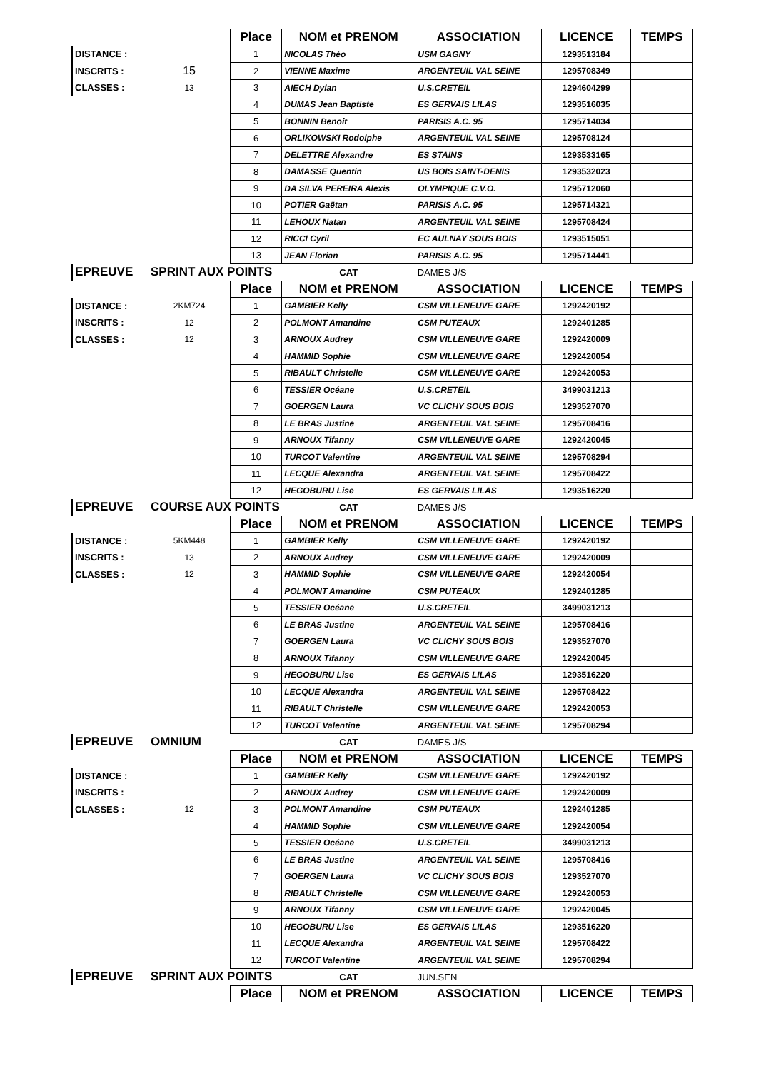| | | Place | NOM et PRENOM | ASSOCIATION | LICENCE | TEMPS |
| DISTANCE : | | 1 | NICOLAS Théo | USM GAGNY | 1293513184 | |
| INSCRITS : | 15 | 2 | VIENNE Maxime | ARGENTEUIL VAL SEINE | 1295708349 | |
| CLASSES : | 13 | 3 | AIECH Dylan | U.S.CRETEIL | 1294604299 | |
| | | 4 | DUMAS Jean Baptiste | ES GERVAIS LILAS | 1293516035 | |
| | | 5 | BONNIN Benoît | PARISIS A.C. 95 | 1295714034 | |
| | | 6 | ORLIKOWSKI Rodolphe | ARGENTEUIL VAL SEINE | 1295708124 | |
| | | 7 | DELETTRE Alexandre | ES STAINS | 1293533165 | |
| | | 8 | DAMASSE Quentin | US BOIS SAINT-DENIS | 1293532023 | |
| | | 9 | DA SILVA PEREIRA Alexis | OLYMPIQUE C.V.O. | 1295712060 | |
| | | 10 | POTIER Gaëtan | PARISIS A.C. 95 | 1295714321 | |
| | | 11 | LEHOUX Natan | ARGENTEUIL VAL SEINE | 1295708424 | |
| | | 12 | RICCI Cyril | EC AULNAY SOUS BOIS | 1293515051 | |
| | | 13 | JEAN Florian | PARISIS A.C. 95 | 1295714441 | |
| EPREUVE | SPRINT AUX POINTS | | CAT | DAMES J/S | | |
| | | Place | NOM et PRENOM | ASSOCIATION | LICENCE | TEMPS |
| DISTANCE : | 2KM724 | 1 | GAMBIER Kelly | CSM VILLENEUVE GARE | 1292420192 | |
| INSCRITS : | 12 | 2 | POLMONT Amandine | CSM PUTEAUX | 1292401285 | |
| CLASSES : | 12 | 3 | ARNOUX Audrey | CSM VILLENEUVE GARE | 1292420009 | |
| | | 4 | HAMMID Sophie | CSM VILLENEUVE GARE | 1292420054 | |
| | | 5 | RIBAULT Christelle | CSM VILLENEUVE GARE | 1292420053 | |
| | | 6 | TESSIER Océane | U.S.CRETEIL | 3499031213 | |
| | | 7 | GOERGEN Laura | VC CLICHY SOUS BOIS | 1293527070 | |
| | | 8 | LE BRAS Justine | ARGENTEUIL VAL SEINE | 1295708416 | |
| | | 9 | ARNOUX Tifanny | CSM VILLENEUVE GARE | 1292420045 | |
| | | 10 | TURCOT Valentine | ARGENTEUIL VAL SEINE | 1295708294 | |
| | | 11 | LECQUE Alexandra | ARGENTEUIL VAL SEINE | 1295708422 | |
| | | 12 | HEGOBURU Lise | ES GERVAIS LILAS | 1293516220 | |
| EPREUVE | COURSE AUX POINTS | | CAT | DAMES J/S | | |
| | | Place | NOM et PRENOM | ASSOCIATION | LICENCE | TEMPS |
| DISTANCE : | 5KM448 | 1 | GAMBIER Kelly | CSM VILLENEUVE GARE | 1292420192 | |
| INSCRITS : | 13 | 2 | ARNOUX Audrey | CSM VILLENEUVE GARE | 1292420009 | |
| CLASSES : | 12 | 3 | HAMMID Sophie | CSM VILLENEUVE GARE | 1292420054 | |
| | | 4 | POLMONT Amandine | CSM PUTEAUX | 1292401285 | |
| | | 5 | TESSIER Océane | U.S.CRETEIL | 3499031213 | |
| | | 6 | LE BRAS Justine | ARGENTEUIL VAL SEINE | 1295708416 | |
| | | 7 | GOERGEN Laura | VC CLICHY SOUS BOIS | 1293527070 | |
| | | 8 | ARNOUX Tifanny | CSM VILLENEUVE GARE | 1292420045 | |
| | | 9 | HEGOBURU Lise | ES GERVAIS LILAS | 1293516220 | |
| | | 10 | LECQUE Alexandra | ARGENTEUIL VAL SEINE | 1295708422 | |
| | | 11 | RIBAULT Christelle | CSM VILLENEUVE GARE | 1292420053 | |
| | | 12 | TURCOT Valentine | ARGENTEUIL VAL SEINE | 1295708294 | |
| EPREUVE | OMNIUM | | CAT | DAMES J/S | | |
| | | Place | NOM et PRENOM | ASSOCIATION | LICENCE | TEMPS |
| DISTANCE : | | 1 | GAMBIER Kelly | CSM VILLENEUVE GARE | 1292420192 | |
| INSCRITS : | | 2 | ARNOUX Audrey | CSM VILLENEUVE GARE | 1292420009 | |
| CLASSES : | 12 | 3 | POLMONT Amandine | CSM PUTEAUX | 1292401285 | |
| | | 4 | HAMMID Sophie | CSM VILLENEUVE GARE | 1292420054 | |
| | | 5 | TESSIER Océane | U.S.CRETEIL | 3499031213 | |
| | | 6 | LE BRAS Justine | ARGENTEUIL VAL SEINE | 1295708416 | |
| | | 7 | GOERGEN Laura | VC CLICHY SOUS BOIS | 1293527070 | |
| | | 8 | RIBAULT Christelle | CSM VILLENEUVE GARE | 1292420053 | |
| | | 9 | ARNOUX Tifanny | CSM VILLENEUVE GARE | 1292420045 | |
| | | 10 | HEGOBURU Lise | ES GERVAIS LILAS | 1293516220 | |
| | | 11 | LECQUE Alexandra | ARGENTEUIL VAL SEINE | 1295708422 | |
| | | 12 | TURCOT Valentine | ARGENTEUIL VAL SEINE | 1295708294 | |
| EPREUVE | SPRINT AUX POINTS | | CAT | JUN.SEN | | |
| | | Place | NOM et PRENOM | ASSOCIATION | LICENCE | TEMPS |